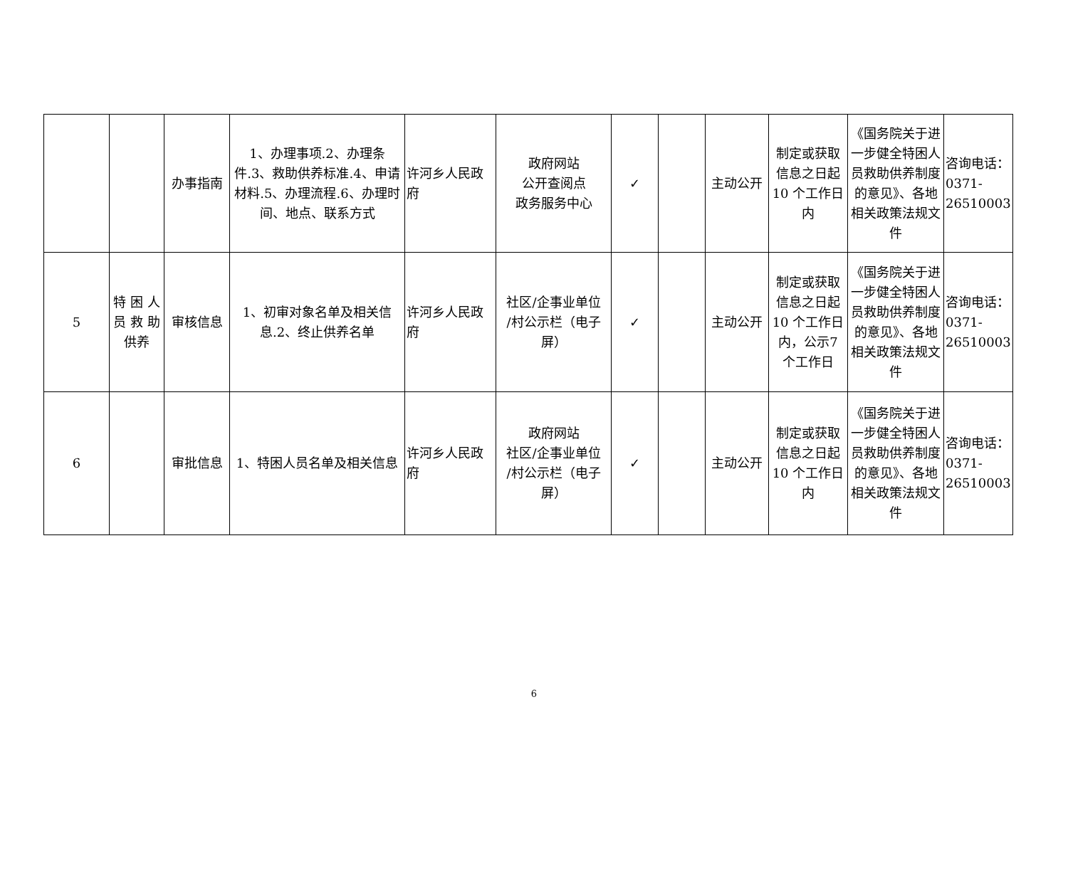| | | 办事指南 | 1、办理事项.2、办理条件.3、救助供养标准.4、申请材料.5、办理流程.6、办理时间、地点、联系方式 | 许河乡人民政府 | 政府网站 公开查阅点 政务服务中心 | ✓ | | 主动公开 | 制定或获取信息之日起10 个工作日内 | 《国务院关于进一步健全特困人员救助供养制度的意见》、各地相关政策法规文件 | 咨询电话：0371-26510003 |
| 5 | 特 困 人 员 救 助 供养 | 审核信息 | 1、初审对象名单及相关信息.2、终止供养名单 | 许河乡人民政府 | 社区/企事业单位 /村公示栏（电子屏） | ✓ | | 主动公开 | 制定或获取信息之日起10 个工作日内，公示7 个工作日 | 《国务院关于进一步健全特困人员救助供养制度的意见》、各地相关政策法规文件 | 咨询电话：0371-26510003 |
| 6 | | 审批信息 | 1、特困人员名单及相关信息 | 许河乡人民政府 | 政府网站 社区/企事业单位 /村公示栏（电子屏） | ✓ | | 主动公开 | 制定或获取信息之日起10 个工作日内 | 《国务院关于进一步健全特困人员救助供养制度的意见》、各地相关政策法规文件 | 咨询电话：0371-26510003 |
6